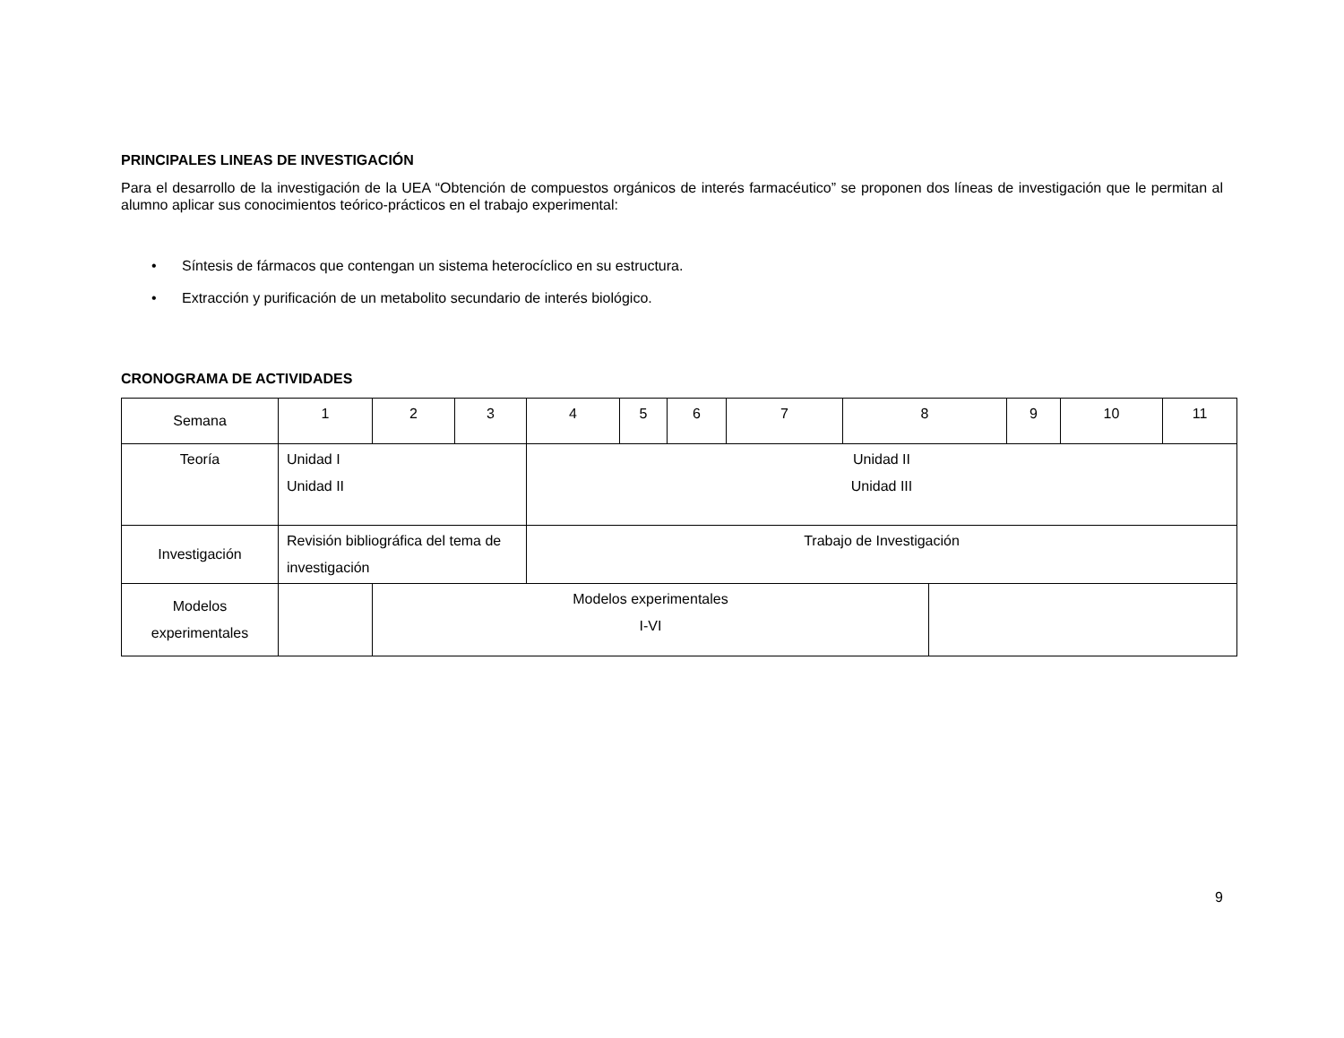PRINCIPALES LINEAS DE INVESTIGACIÓN
Para el desarrollo de la investigación de la UEA “Obtención de compuestos orgánicos de interés farmacéutico” se proponen dos líneas de investigación que le permitan al alumno aplicar sus conocimientos teórico-prácticos en el trabajo experimental:
• Síntesis de fármacos que contengan un sistema heterocíclico en su estructura.
• Extracción y purificación de un metabolito secundario de interés biológico.
CRONOGRAMA DE ACTIVIDADES
| Semana | 1 | 2 | 3 | 4 | 5 | 6 | 7 | 8 | | 9 | 10 | 11 |
| Teoría | Unidad I Unidad II | | | Unidad II Unidad III | | | | | | | | |
| Investigación | Revisión bibliográfica del tema de investigación | | | Trabajo de Investigación | | | | | | | | |
| Modelos experimentales | | Modelos experimentales I-VI | | | | | | | | | | |
9